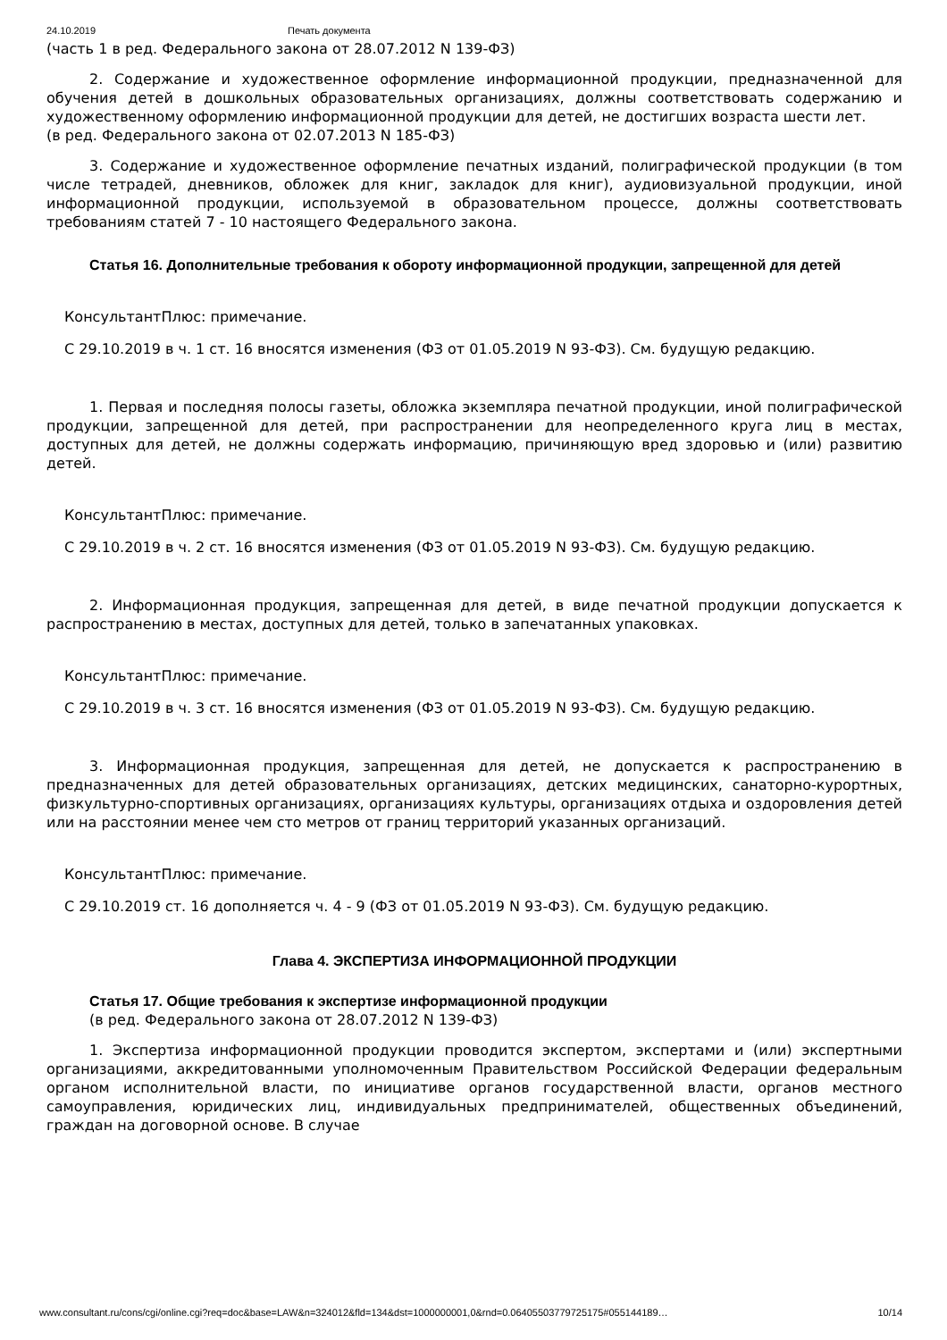24.10.2019 Печать документа
(часть 1 в ред. Федерального закона от 28.07.2012 N 139-ФЗ)
2. Содержание и художественное оформление информационной продукции, предназначенной для обучения детей в дошкольных образовательных организациях, должны соответствовать содержанию и художественному оформлению информационной продукции для детей, не достигших возраста шести лет.
(в ред. Федерального закона от 02.07.2013 N 185-ФЗ)
3. Содержание и художественное оформление печатных изданий, полиграфической продукции (в том числе тетрадей, дневников, обложек для книг, закладок для книг), аудиовизуальной продукции, иной информационной продукции, используемой в образовательном процессе, должны соответствовать требованиям статей 7 - 10 настоящего Федерального закона.
Статья 16. Дополнительные требования к обороту информационной продукции, запрещенной для детей
КонсультантПлюс: примечание.
С 29.10.2019 в ч. 1 ст. 16 вносятся изменения (ФЗ от 01.05.2019 N 93-ФЗ). См. будущую редакцию.
1. Первая и последняя полосы газеты, обложка экземпляра печатной продукции, иной полиграфической продукции, запрещенной для детей, при распространении для неопределенного круга лиц в местах, доступных для детей, не должны содержать информацию, причиняющую вред здоровью и (или) развитию детей.
КонсультантПлюс: примечание.
С 29.10.2019 в ч. 2 ст. 16 вносятся изменения (ФЗ от 01.05.2019 N 93-ФЗ). См. будущую редакцию.
2. Информационная продукция, запрещенная для детей, в виде печатной продукции допускается к распространению в местах, доступных для детей, только в запечатанных упаковках.
КонсультантПлюс: примечание.
С 29.10.2019 в ч. 3 ст. 16 вносятся изменения (ФЗ от 01.05.2019 N 93-ФЗ). См. будущую редакцию.
3. Информационная продукция, запрещенная для детей, не допускается к распространению в предназначенных для детей образовательных организациях, детских медицинских, санаторно-курортных, физкультурно-спортивных организациях, организациях культуры, организациях отдыха и оздоровления детей или на расстоянии менее чем сто метров от границ территорий указанных организаций.
КонсультантПлюс: примечание.
С 29.10.2019 ст. 16 дополняется ч. 4 - 9 (ФЗ от 01.05.2019 N 93-ФЗ). См. будущую редакцию.
Глава 4. ЭКСПЕРТИЗА ИНФОРМАЦИОННОЙ ПРОДУКЦИИ
Статья 17. Общие требования к экспертизе информационной продукции
(в ред. Федерального закона от 28.07.2012 N 139-ФЗ)
1. Экспертиза информационной продукции проводится экспертом, экспертами и (или) экспертными организациями, аккредитованными уполномоченным Правительством Российской Федерации федеральным органом исполнительной власти, по инициативе органов государственной власти, органов местного самоуправления, юридических лиц, индивидуальных предпринимателей, общественных объединений, граждан на договорной основе. В случае
www.consultant.ru/cons/cgi/online.cgi?req=doc&base=LAW&n=324012&fld=134&dst=1000000001,0&rnd=0.06405503779725175#055144189… 10/14